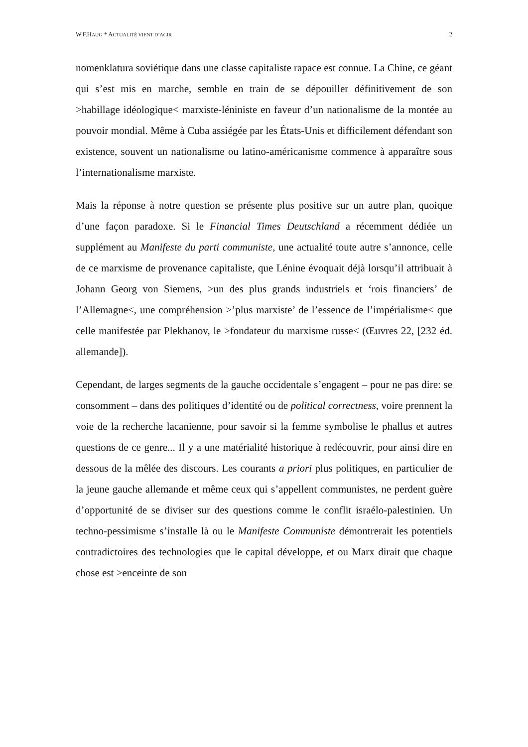W.F.HAUG * ACTUALITÉ VIENT D’AGIR 2
nomenklatura soviétique dans une classe capitaliste rapace est connue. La Chine, ce géant qui s’est mis en marche, semble en train de se dépouiller définitivement de son >habillage idéologique< marxiste-léniniste en faveur d’un nationalisme de la montée au pouvoir mondial. Même à Cuba assiégée par les États-Unis et difficilement défendant son existence, souvent un nationalisme ou latino-américanisme commence à apparaître sous l’internationalisme marxiste.
Mais la réponse à notre question se présente plus positive sur un autre plan, quoique d’une façon paradoxe. Si le Financial Times Deutschland a récemment dédiée un supplément au Manifeste du parti communiste, une actualité toute autre s’annonce, celle de ce marxisme de provenance capitaliste, que Lénine évoquait déjà lorsqu’il attribuait à Johann Georg von Siemens, >un des plus grands industriels et ‘rois financiers’ de l’Allemagne<, une compréhension >’plus marxiste’ de l’essence de l’impérialisme< que celle manifestée par Plekhanov, le >fondateur du marxisme russe< (Œuvres 22, [232 éd. allemande]).
Cependant, de larges segments de la gauche occidentale s’engagent – pour ne pas dire: se consomment – dans des politiques d’identité ou de political correctness, voire prennent la voie de la recherche lacanienne, pour savoir si la femme symbolise le phallus et autres questions de ce genre... Il y a une matérialité historique à redécouvrir, pour ainsi dire en dessous de la mêlée des discours. Les courants a priori plus politiques, en particulier de la jeune gauche allemande et même ceux qui s’appellent communistes, ne perdent guère d’opportunité de se diviser sur des questions comme le conflit israélo-palestinien. Un techno-pessimisme s’installe là ou le Manifeste Communiste démontrerait les potentiels contradictoires des technologies que le capital développe, et ou Marx dirait que chaque chose est >enceinte de son